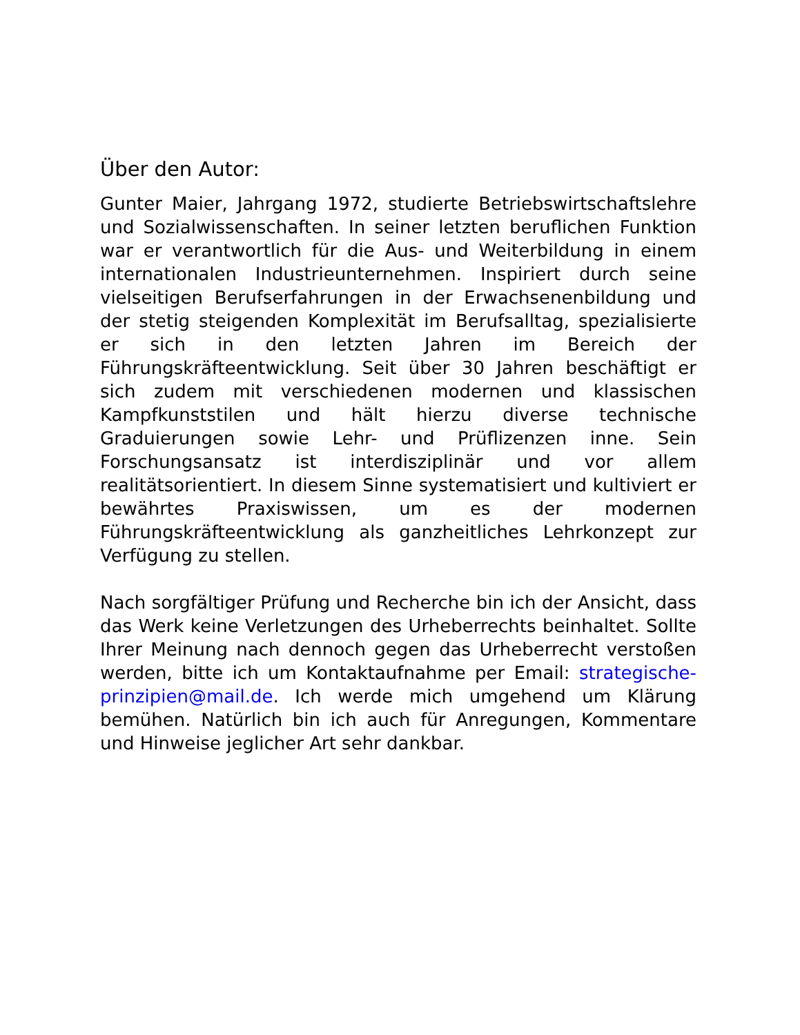Über den Autor:
Gunter Maier, Jahrgang 1972, studierte Betriebswirtschaftslehre und Sozialwissenschaften. In seiner letzten beruflichen Funktion war er verantwortlich für die Aus- und Weiterbildung in einem internationalen Industrieunternehmen. Inspiriert durch seine vielseitigen Berufserfahrungen in der Erwachsenenbildung und der stetig steigenden Komplexität im Berufsalltag, spezialisierte er sich in den letzten Jahren im Bereich der Führungskräfteentwicklung. Seit über 30 Jahren beschäftigt er sich zudem mit verschiedenen modernen und klassischen Kampfkunststilen und hält hierzu diverse technische Graduierungen sowie Lehr- und Prüflizenzen inne. Sein Forschungsansatz ist interdisziplinär und vor allem realitätsorientiert. In diesem Sinne systematisiert und kultiviert er bewährtes Praxiswissen, um es der modernen Führungskräfteentwicklung als ganzheitliches Lehrkonzept zur Verfügung zu stellen.
Nach sorgfältiger Prüfung und Recherche bin ich der Ansicht, dass das Werk keine Verletzungen des Urheberrechts beinhaltet. Sollte Ihrer Meinung nach dennoch gegen das Urheberrecht verstoßen werden, bitte ich um Kontaktaufnahme per Email: strategische-prinzipien@mail.de. Ich werde mich umgehend um Klärung bemühen. Natürlich bin ich auch für Anregungen, Kommentare und Hinweise jeglicher Art sehr dankbar.